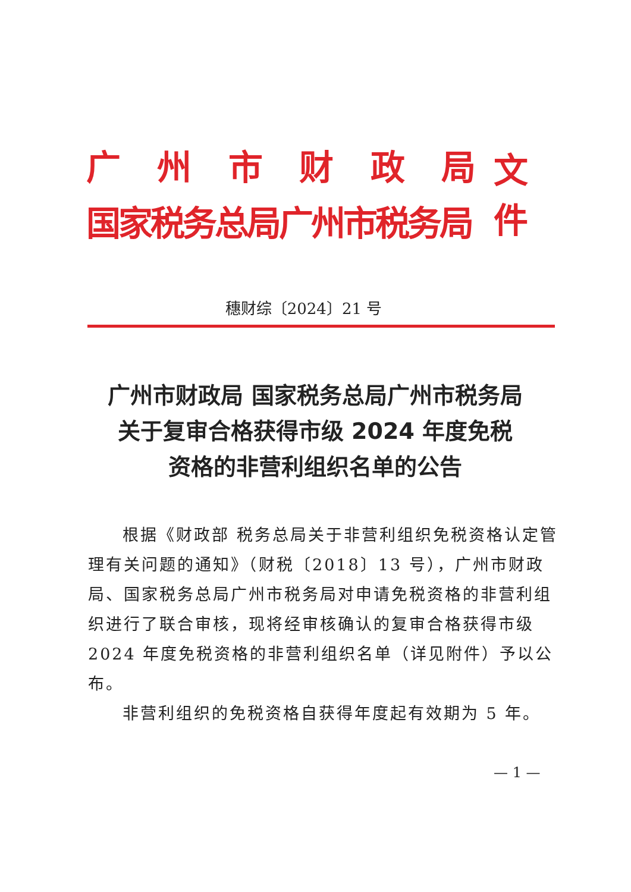广州市财政局
国家税务总局广州市税务局
文件
穗财综〔2024〕21 号
广州市财政局 国家税务总局广州市税务局
关于复审合格获得市级 2024 年度免税
资格的非营利组织名单的公告
根据《财政部 税务总局关于非营利组织免税资格认定管理有关问题的通知》（财税〔2018〕13 号），广州市财政局、国家税务总局广州市税务局对申请免税资格的非营利组织进行了联合审核，现将经审核确认的复审合格获得市级 2024 年度免税资格的非营利组织名单（详见附件）予以公布。
非营利组织的免税资格自获得年度起有效期为 5 年。
— 1 —